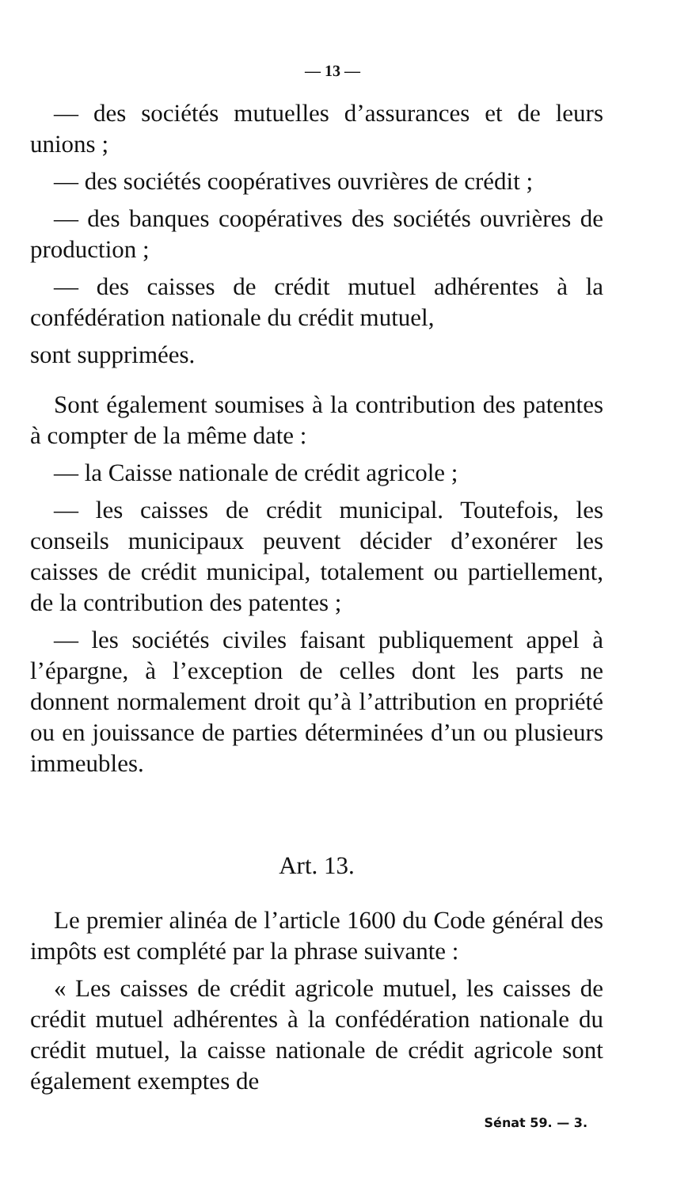— 13 —
— des sociétés mutuelles d’assurances et de leurs unions ;
— des sociétés coopératives ouvrières de crédit ;
— des banques coopératives des sociétés ouvrières de production ;
— des caisses de crédit mutuel adhérentes à la confédération nationale du crédit mutuel,
sont supprimées.
Sont également soumises à la contribution des patentes à compter de la même date :
— la Caisse nationale de crédit agricole ;
— les caisses de crédit municipal. Toutefois, les conseils municipaux peuvent décider d’exonérer les caisses de crédit municipal, totalement ou partiellement, de la contribution des patentes ;
— les sociétés civiles faisant publiquement appel à l’épargne, à l’exception de celles dont les parts ne donnent normalement droit qu’à l’attribution en propriété ou en jouissance de parties déterminées d’un ou plusieurs immeubles.
Art. 13.
Le premier alinéa de l’article 1600 du Code général des impôts est complété par la phrase suivante :
« Les caisses de crédit agricole mutuel, les caisses de crédit mutuel adhérentes à la confédération nationale du crédit mutuel, la caisse nationale de crédit agricole sont également exemptes de
Sénat 59. — 3.